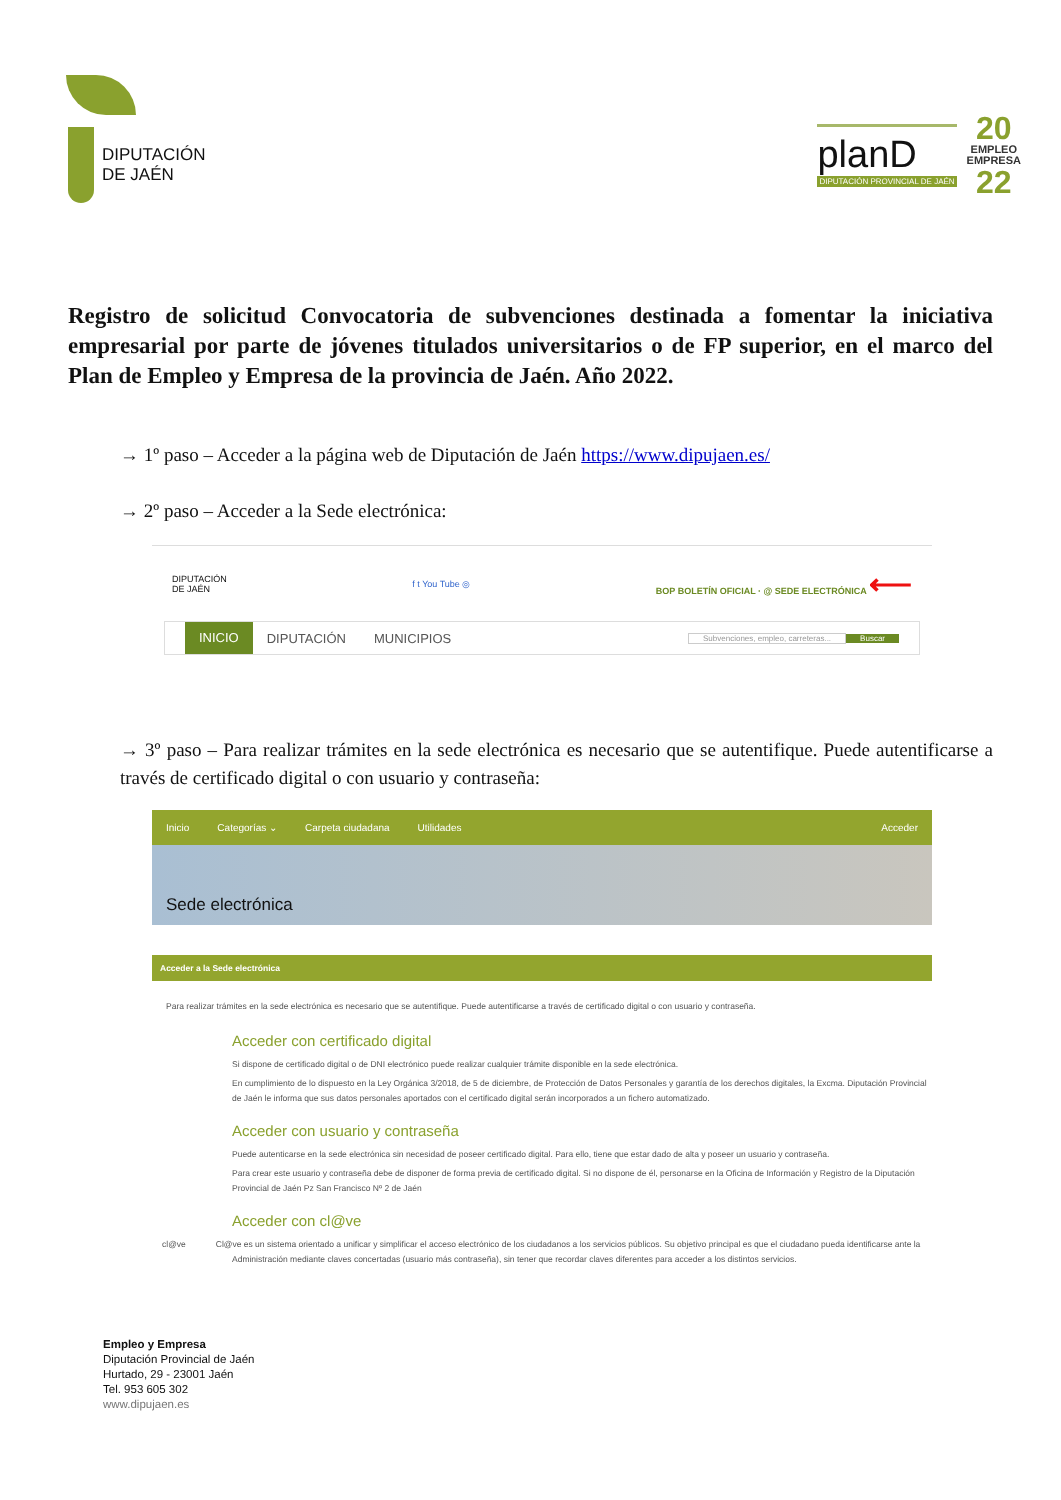DIPUTACIÓN
DE JAÉN
planD
DIPUTACIÓN PROVINCIAL DE JAÉN
20
EMPLEO
EMPRESA
22
Registro de solicitud Convocatoria de subvenciones destinada a fomentar la iniciativa empresarial por parte de jóvenes titulados universitarios o de FP superior, en el marco del Plan de Empleo y Empresa de la provincia de Jaén. Año 2022.
→ 1º paso – Acceder a la página web de Diputación de Jaén https://www.dipujaen.es/
→ 2º paso – Acceder a la Sede electrónica:
DIPUTACIÓN
DE JAÉN
f t You Tube ◎
BOP BOLETÍN OFICIAL · @ SEDE ELECTRÓNICA ⟵
INICIO DIPUTACIÓN MUNICIPIOS Subvenciones, empleo, carreteras... Buscar
→ 3º paso – Para realizar trámites en la sede electrónica es necesario que se autentifique. Puede autentificarse a través de certificado digital o con usuario y contraseña:
Inicio Categorías ⌄ Carpeta ciudadana Utilidades Acceder
Sede electrónica
Acceder a la Sede electrónica
Para realizar trámites en la sede electrónica es necesario que se autentifique. Puede autentificarse a través de certificado digital o con usuario y contraseña.
Acceder con certificado digital
Si dispone de certificado digital o de DNI electrónico puede realizar cualquier trámite disponible en la sede electrónica.
En cumplimiento de lo dispuesto en la Ley Orgánica 3/2018, de 5 de diciembre, de Protección de Datos Personales y garantía de los derechos digitales, la Excma. Diputación Provincial de Jaén le informa que sus datos personales aportados con el certificado digital serán incorporados a un fichero automatizado.
Acceder con usuario y contraseña
Puede autenticarse en la sede electrónica sin necesidad de poseer certificado digital. Para ello, tiene que estar dado de alta y poseer un usuario y contraseña.
Para crear este usuario y contraseña debe de disponer de forma previa de certificado digital. Si no dispone de él, personarse en la Oficina de Información y Registro de la Diputación Provincial de Jaén Pz San Francisco Nº 2 de Jaén
Acceder con cl@ve
cl@ve Cl@ve es un sistema orientado a unificar y simplificar el acceso electrónico de los ciudadanos a los servicios públicos. Su objetivo principal es que el ciudadano pueda identificarse ante la Administración mediante claves concertadas (usuario más contraseña), sin tener que recordar claves diferentes para acceder a los distintos servicios.
Empleo y Empresa
Diputación Provincial de Jaén
Hurtado, 29 - 23001 Jaén
Tel. 953 605 302
www.dipujaen.es